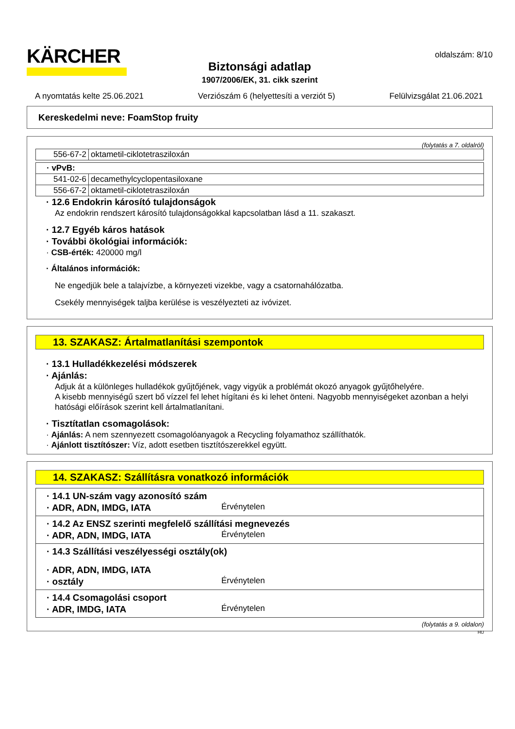KÄRCHER
oldalszám: 8/10
Biztonsági adatlap
1907/2006/EK, 31. cikk szerint
A nyomtatás kelte 25.06.2021 Verziószám 6 (helyettesíti a verziót 5) Felülvizsgálat 21.06.2021
Kereskedelmi neve: FoamStop fruity
(folytatás a 7. oldalról)
| 556-67-2 | oktametil-ciklotetrasziloxán |
| · vPvB: | |
| 541-02-6 | decamethylcyclopentasiloxane |
| 556-67-2 | oktametil-ciklotetrasziloxán |
· 12.6 Endokrin károsító tulajdonságok
Az endokrin rendszert károsító tulajdonságokkal kapcsolatban lásd a 11. szakaszt.
· 12.7 Egyéb káros hatások
· További ökológiai információk:
· CSB-érték: 420000 mg/l
· Általános információk:
Ne engedjük bele a talajvízbe, a környezeti vizekbe, vagy a csatornahálózatba.
Csekély mennyiségek taljba kerülése is veszélyezteti az ivóvizet.
13. SZAKASZ: Ártalmatlanítási szempontok
· 13.1 Hulladékkezelési módszerek
· Ajánlás:
Adjuk át a különleges hulladékok gyűjtőjének, vagy vigyük a problémát okozó anyagok gyűjtőhelyére.
A kisebb mennyiségű szert bő vízzel fel lehet hígítani és ki lehet önteni. Nagyobb mennyiségeket azonban a helyi hatósági előírások szerint kell ártalmatlanítani.
· Tisztítatlan csomagolások:
· Ajánlás: A nem szennyezett csomagolóanyagok a Recycling folyamathoz szállíthatók.
· Ajánlott tisztítószer: Víz, adott esetben tisztítószerekkel együtt.
14. SZAKASZ: Szállításra vonatkozó információk
| · 14.1 UN-szám vagy azonosító szám · ADR, ADN, IMDG, IATA Érvénytelen |
| · 14.2 Az ENSZ szerinti megfelelő szállítási megnevezés · ADR, ADN, IMDG, IATA Érvénytelen |
| · 14.3 Szállítási veszélyességi osztály(ok) · ADR, ADN, IMDG, IATA · osztály Érvénytelen |
| · 14.4 Csomagolási csoport · ADR, IMDG, IATA Érvénytelen |
(folytatás a 9. oldalon)
HU